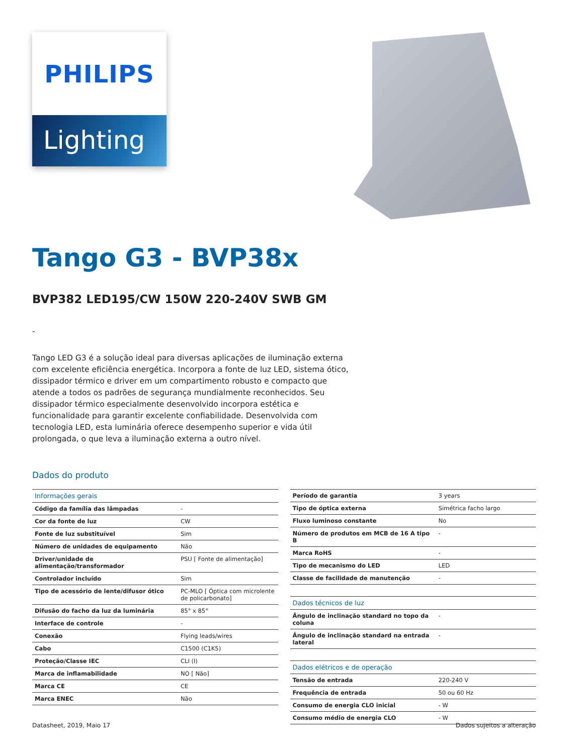PHILIPS
Lighting
Tango G3 - BVP38x
BVP382 LED195/CW 150W 220-240V SWB GM
-
Tango LED G3 é a solução ideal para diversas aplicações de iluminação externa com excelente eficiência energética. Incorpora a fonte de luz LED, sistema ótico, dissipador térmico e driver em um compartimento robusto e compacto que atende a todos os padrões de segurança mundialmente reconhecidos. Seu dissipador térmico especialmente desenvolvido incorpora estética e funcionalidade para garantir excelente confiabilidade. Desenvolvida com tecnologia LED, esta luminária oferece desempenho superior e vida útil prolongada, o que leva a iluminação externa a outro nível.
Dados do produto
| Informações gerais | |
| --- | --- |
| Código da família das lâmpadas | - |
| Cor da fonte de luz | CW |
| Fonte de luz substituível | Sim |
| Número de unidades de equipamento | Não |
| Driver/unidade de alimentação/transformador | PSU [ Fonte de alimentação] |
| Controlador incluído | Sim |
| Tipo de acessório de lente/difusor ótico | PC-MLO [ Óptica com microlente de policarbonato] |
| Difusão do facho da luz da luminária | 85° x 85° |
| Interface de controle | - |
| Conexão | Flying leads/wires |
| Cabo | C1500 (C1K5) |
| Proteção/Classe IEC | CLI (I) |
| Marca de inflamabilidade | NO [ Não] |
| Marca CE | CE |
| Marca ENEC | Não |
| Período de garantia | 3 years |
| Tipo de óptica externa | Simétrica facho largo |
| Fluxo luminoso constante | No |
| Número de produtos em MCB de 16 A tipo B | - |
| Marca RoHS | - |
| Tipo de mecanismo do LED | LED |
| Classe de facilidade de manutenção | - |
| Dados técnicos de luz | |
| Ângulo de inclinação standard no topo da coluna | - |
| Ângulo de inclinação standard na entrada lateral | - |
| Dados elétricos e de operação | |
| Tensão de entrada | 220-240 V |
| Frequência de entrada | 50 ou 60 Hz |
| Consumo de energia CLO inicial | - W |
| Consumo médio de energia CLO | - W |
Datasheet, 2019, Maio 17 Dados sujeitos a alteração